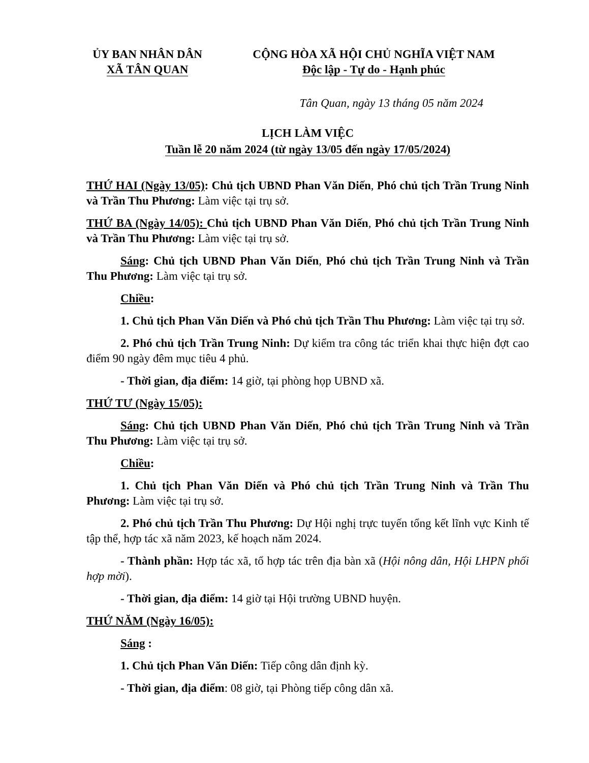ỦY BAN NHÂN DÂN
XÃ TÂN QUAN
CỘNG HÒA XÃ HỘI CHỦ NGHĨA VIỆT NAM
Độc lập - Tự do - Hạnh phúc
Tân Quan, ngày 13 tháng 05 năm 2024
LỊCH LÀM VIỆC
Tuần lễ 20 năm 2024 (từ ngày 13/05 đến ngày 17/05/2024)
THỨ HAI (Ngày 13/05): Chủ tịch UBND Phan Văn Diến, Phó chủ tịch Trần Trung Ninh và Trần Thu Phương: Làm việc tại trụ sở.
THỨ BA (Ngày 14/05): Chủ tịch UBND Phan Văn Diến, Phó chủ tịch Trần Trung Ninh và Trần Thu Phương: Làm việc tại trụ sở.
Sáng: Chủ tịch UBND Phan Văn Diến, Phó chủ tịch Trần Trung Ninh và Trần Thu Phương: Làm việc tại trụ sở.
Chiều:
1. Chủ tịch Phan Văn Diến và Phó chủ tịch Trần Thu Phương: Làm việc tại trụ sở.
2. Phó chủ tịch Trần Trung Ninh: Dự kiểm tra công tác triển khai thực hiện đợt cao điểm 90 ngày đêm mục tiêu 4 phủ.
- Thời gian, địa điểm: 14 giờ, tại phòng họp UBND xã.
THỨ TƯ (Ngày 15/05):
Sáng: Chủ tịch UBND Phan Văn Diến, Phó chủ tịch Trần Trung Ninh và Trần Thu Phương: Làm việc tại trụ sở.
Chiều:
1. Chủ tịch Phan Văn Diến và Phó chủ tịch Trần Trung Ninh và Trần Thu Phương: Làm việc tại trụ sở.
2. Phó chủ tịch Trần Thu Phương: Dự Hội nghị trực tuyến tổng kết lĩnh vực Kinh tế tập thể, hợp tác xã năm 2023, kế hoạch năm 2024.
- Thành phần: Hợp tác xã, tổ hợp tác trên địa bàn xã (Hội nông dân, Hội LHPN phối hợp mời).
- Thời gian, địa điểm: 14 giờ tại Hội trường UBND huyện.
THỨ NĂM (Ngày 16/05):
Sáng :
1. Chủ tịch Phan Văn Diến: Tiếp công dân định kỳ.
- Thời gian, địa điểm: 08 giờ, tại Phòng tiếp công dân xã.